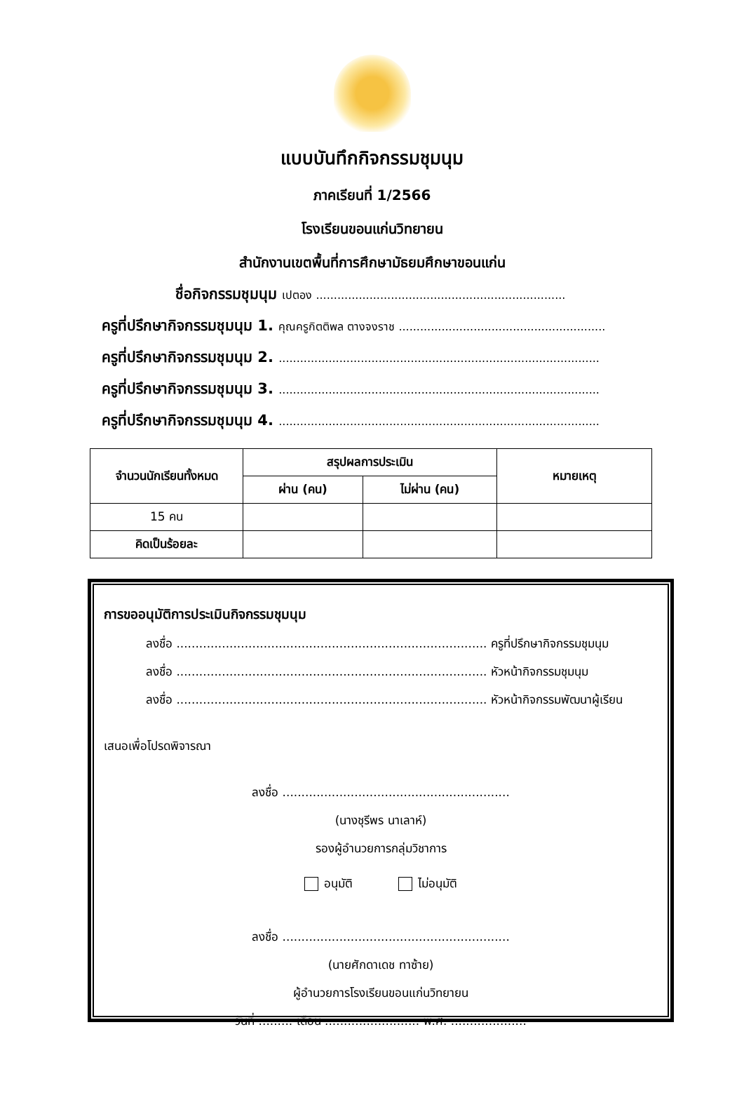แบบบันทึกกิจกรรมชุมนุม
ภาคเรียนที่ 1/2566
โรงเรียนขอนแก่นวิทยายน
สำนักงานเขตพื้นที่การศึกษามัธยมศึกษาขอนแก่น
ชื่อกิจกรรมชุมนุม เปตอง ......................................................................
ครูที่ปรึกษากิจกรรมชุมนุม 1. คุณครูกิตติพล ตางจงราช ..........................................................
ครูที่ปรึกษากิจกรรมชุมนุม 2. ..........................................................................................
ครูที่ปรึกษากิจกรรมชุมนุม 3. ..........................................................................................
ครูที่ปรึกษากิจกรรมชุมนุม 4. ..........................................................................................
| จำนวนนักเรียนทั้งหมด | สรุปผลการประเมิน | | หมายเหตุ |
| --- | --- | --- | --- |
| | ผ่าน (คน) | ไม่ผ่าน (คน) | |
| 15 คน | | | |
| คิดเป็นร้อยละ | | | |
การขออนุมัติการประเมินกิจกรรมชุมนุม
ลงชื่อ .................................................................................. ครูที่ปรึกษากิจกรรมชุมนุม
ลงชื่อ .................................................................................. หัวหน้ากิจกรรมชุมนุม
ลงชื่อ .................................................................................. หัวหน้ากิจกรรมพัฒนาผู้เรียน
เสนอเพื่อโปรดพิจารณา
ลงชื่อ ............................................................
(นางชุรีพร นาเลาห์)
รองผู้อำนวยการกลุ่มวิชาการ
อนุมัติ ไม่อนุมัติ
ลงชื่อ ............................................................
(นายศักดาเดช ทาซ้าย)
ผู้อำนวยการโรงเรียนขอนแก่นวิทยายน
วันที่ ......... เดือน ......................... พ.ศ. ....................